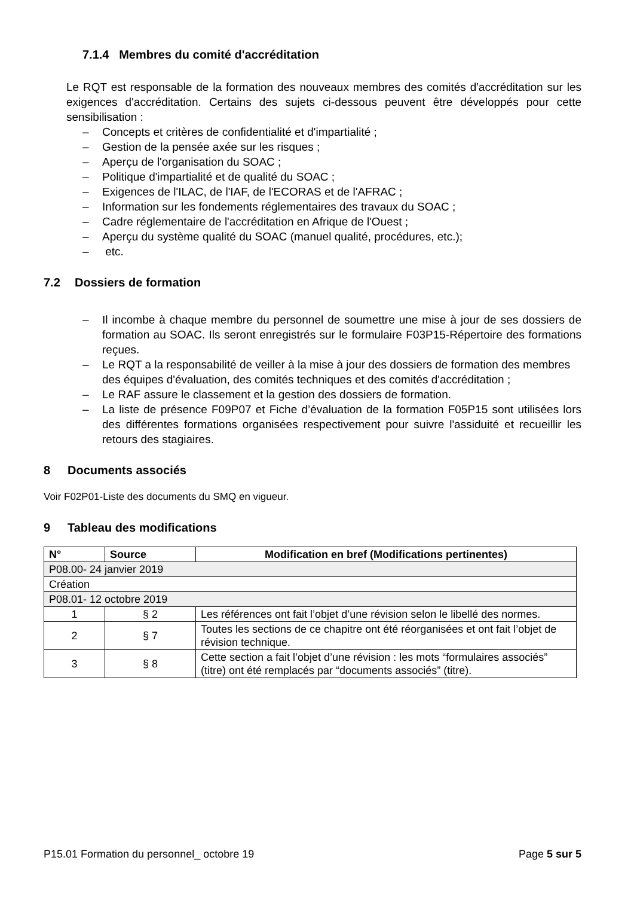7.1.4 Membres du comité d'accréditation
Le RQT est responsable de la formation des nouveaux membres des comités d'accréditation sur les exigences d'accréditation. Certains des sujets ci-dessous peuvent être développés pour cette sensibilisation :
– Concepts et critères de confidentialité et d'impartialité ;
– Gestion de la pensée axée sur les risques ;
– Aperçu de l'organisation du SOAC ;
– Politique d'impartialité et de qualité du SOAC ;
– Exigences de l'ILAC, de l'IAF, de l'ECORAS et de l'AFRAC ;
– Information sur les fondements réglementaires des travaux du SOAC ;
– Cadre réglementaire de l'accréditation en Afrique de l'Ouest ;
– Aperçu du système qualité du SOAC (manuel qualité, procédures, etc.);
– etc.
7.2 Dossiers de formation
– Il incombe à chaque membre du personnel de soumettre une mise à jour de ses dossiers de formation au SOAC. Ils seront enregistrés sur le formulaire F03P15-Répertoire des formations reçues.
– Le RQT a la responsabilité de veiller à la mise à jour des dossiers de formation des membres des équipes d'évaluation, des comités techniques et des comités d'accréditation ;
– Le RAF assure le classement et la gestion des dossiers de formation.
– La liste de présence F09P07 et Fiche d’évaluation de la formation F05P15 sont utilisées lors des différentes formations organisées respectivement pour suivre l'assiduité et recueillir les retours des stagiaires.
8 Documents associés
Voir F02P01-Liste des documents du SMQ en vigueur.
9 Tableau des modifications
| N° | Source | Modification en bref (Modifications pertinentes) |
| --- | --- | --- |
| P08.00- 24 janvier 2019 | | |
| Création | | |
| P08.01- 12 octobre 2019 | | |
| 1 | § 2 | Les références ont fait l’objet d’une révision selon le libellé des normes. |
| 2 | § 7 | Toutes les sections de ce chapitre ont été réorganisées et ont fait l’objet de révision technique. |
| 3 | § 8 | Cette section a fait l’objet d’une révision : les mots “formulaires associés” (titre) ont été remplacés par “documents associés” (titre). |
P15.01 Formation du personnel_ octobre 19 Page 5 sur 5